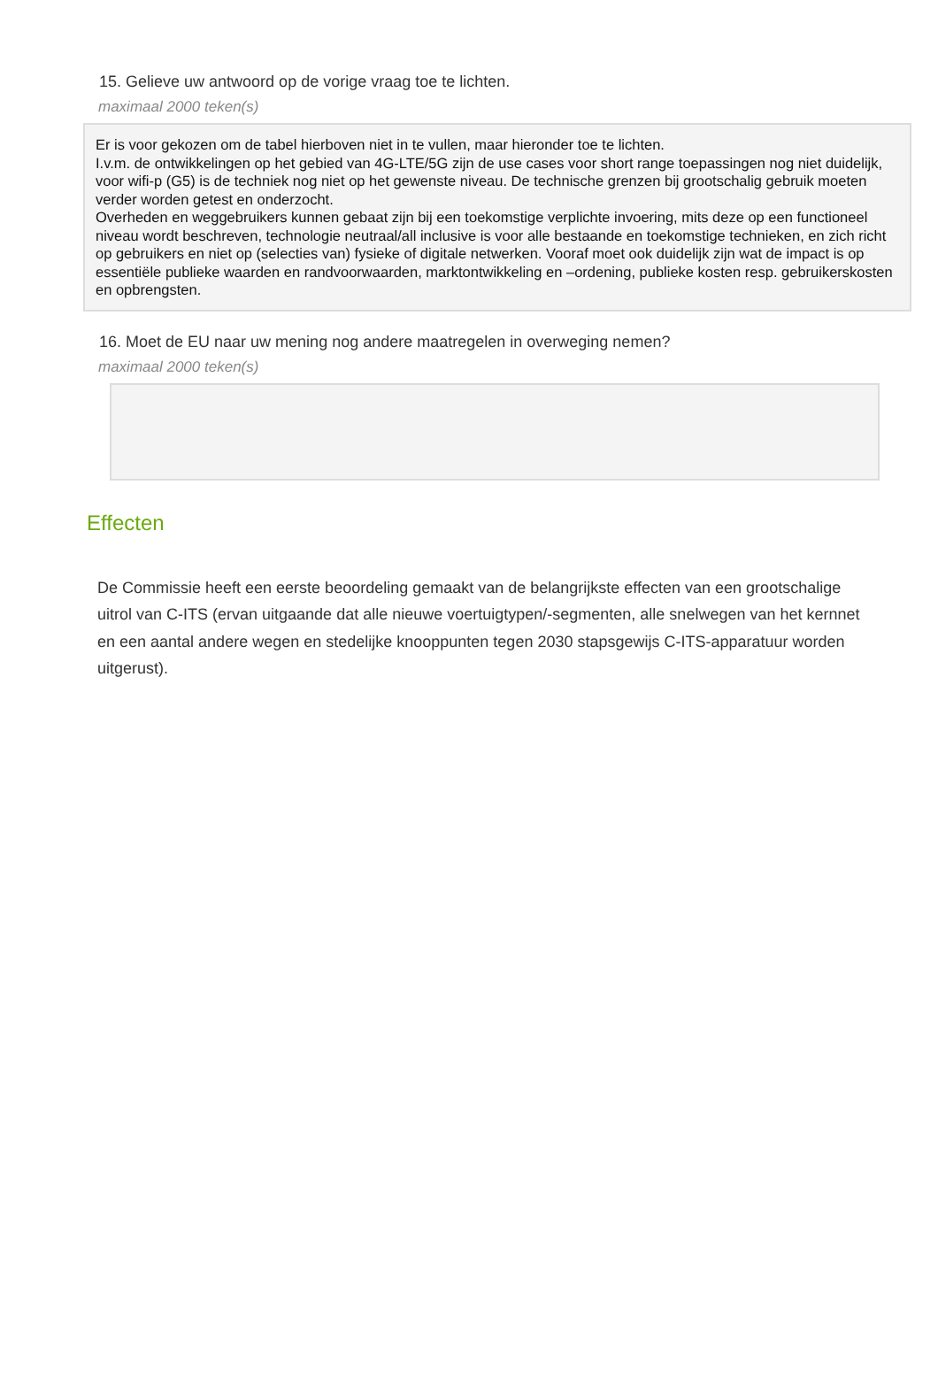15. Gelieve uw antwoord op de vorige vraag toe te lichten.
maximaal 2000 teken(s)
Er is voor gekozen om de tabel hierboven niet in te vullen, maar hieronder toe te lichten.
I.v.m. de ontwikkelingen op het gebied van 4G-LTE/5G zijn de use cases voor short range toepassingen nog niet duidelijk, voor wifi-p (G5) is de techniek nog niet op het gewenste niveau. De technische grenzen bij grootschalig gebruik moeten verder worden getest en onderzocht.
Overheden en weggebruikers kunnen gebaat zijn bij een toekomstige verplichte invoering, mits deze op een functioneel niveau wordt beschreven, technologie neutraal/all inclusive is voor alle bestaande en toekomstige technieken, en zich richt op gebruikers en niet op (selecties van) fysieke of digitale netwerken. Vooraf moet ook duidelijk zijn wat de impact is op essentiële publieke waarden en randvoorwaarden, marktontwikkeling en –ordening, publieke kosten resp. gebruikerskosten en opbrengsten.
16. Moet de EU naar uw mening nog andere maatregelen in overweging nemen?
maximaal 2000 teken(s)
Effecten
De Commissie heeft een eerste beoordeling gemaakt van de belangrijkste effecten van een grootschalige uitrol van C-ITS (ervan uitgaande dat alle nieuwe voertuigtypen/-segmenten, alle snelwegen van het kernnet en een aantal andere wegen en stedelijke knooppunten tegen 2030 stapsgewijs C-ITS-apparatuur worden uitgerust).